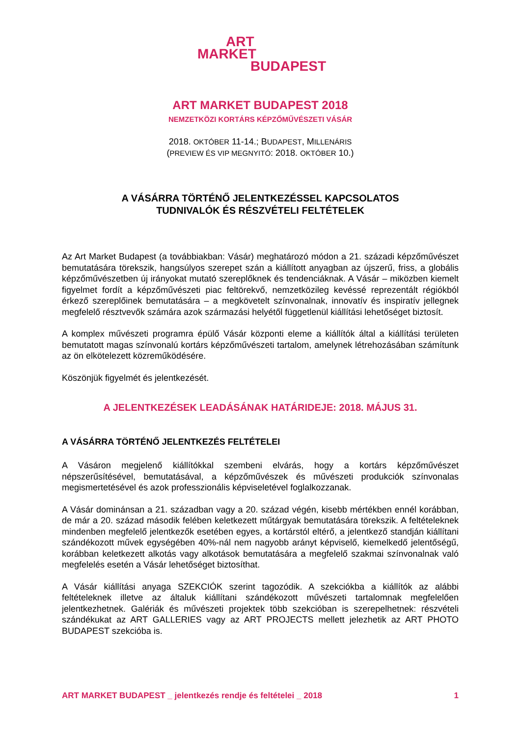ART
MARKET
BUDAPEST
ART MARKET BUDAPEST 2018
NEMZETKÖZI KORTÁRS KÉPZŐMŰVÉSZETI VÁSÁR
2018. OKTÓBER 11-14.; BUDAPEST, MILLENÁRIS
(PREVIEW ÉS VIP MEGNYITÓ: 2018. OKTÓBER 10.)
A VÁSÁRRA TÖRTÉNŐ JELENTKEZÉSSEL KAPCSOLATOS
TUDNIVALÓK ÉS RÉSZVÉTELI FELTÉTELEK
Az Art Market Budapest (a továbbiakban: Vásár) meghatározó módon a 21. századi képzőművészet bemutatására törekszik, hangsúlyos szerepet szán a kiállított anyagban az újszerű, friss, a globális képzőművészetben új irányokat mutató szereplőknek és tendenciáknak. A Vásár – miközben kiemelt figyelmet fordít a képzőművészeti piac feltörekvő, nemzetközileg kevéssé reprezentált régiókból érkező szereplőinek bemutatására – a megkövetelt színvonalnak, innovatív és inspiratív jellegnek megfelelő résztvevők számára azok származási helyétől függetlenül kiállítási lehetőséget biztosít.
A komplex művészeti programra épülő Vásár központi eleme a kiállítók által a kiállítási területen bemutatott magas színvonalú kortárs képzőművészeti tartalom, amelynek létrehozásában számítunk az ön elkötelezett közreműködésére.
Köszönjük figyelmét és jelentkezését.
A JELENTKEZÉSEK LEADÁSÁNAK HATÁRIDEJE: 2018. MÁJUS 31.
A VÁSÁRRA TÖRTÉNŐ JELENTKEZÉS FELTÉTELEI
A Vásáron megjelenő kiállítókkal szembeni elvárás, hogy a kortárs képzőművészet népszerűsítésével, bemutatásával, a képzőművészek és művészeti produkciók színvonalas megismertetésével és azok professzionális képviseletével foglalkozzanak.
A Vásár dominánsan a 21. században vagy a 20. század végén, kisebb mértékben ennél korábban, de már a 20. század második felében keletkezett műtárgyak bemutatására törekszik. A feltételeknek mindenben megfelelő jelentkezők esetében egyes, a kortárstól eltérő, a jelentkező standján kiállítani szándékozott művek egységében 40%-nál nem nagyobb arányt képviselő, kiemelkedő jelentőségű, korábban keletkezett alkotás vagy alkotások bemutatására a megfelelő szakmai színvonalnak való megfelelés esetén a Vásár lehetőséget biztosíthat.
A Vásár kiállítási anyaga SZEKCIÓK szerint tagozódik. A szekciókba a kiállítók az alábbi feltételeknek illetve az általuk kiállítani szándékozott művészeti tartalomnak megfelelően jelentkezhetnek. Galériák és művészeti projektek több szekcióban is szerepelhetnek: részvételi szándékukat az ART GALLERIES vagy az ART PROJECTS mellett jelezhetik az ART PHOTO BUDAPEST szekcióba is.
ART MARKET BUDAPEST _ jelentkezés rendje és feltételei _ 2018 1